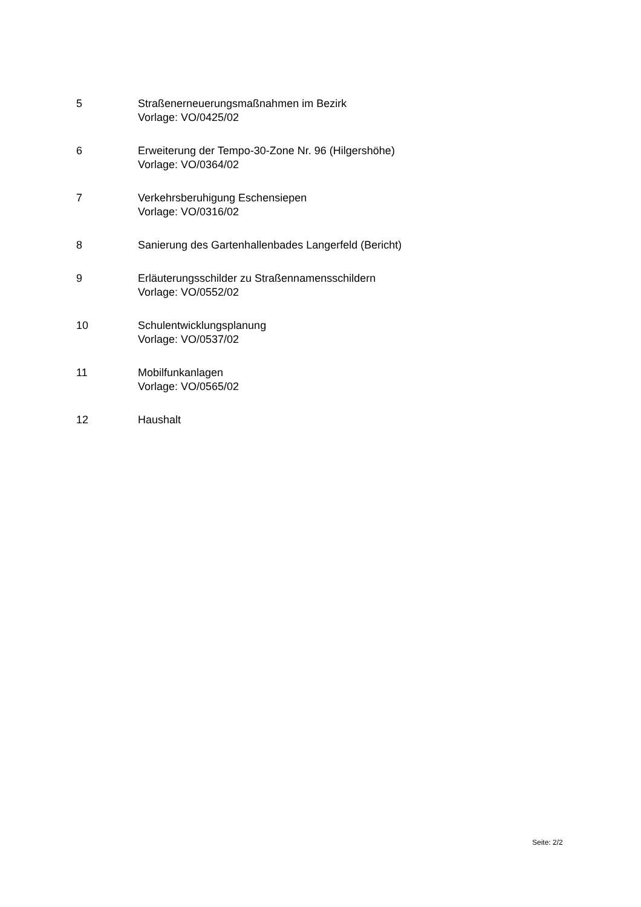5 Straßenerneuerungsmaßnahmen im Bezirk
Vorlage: VO/0425/02
6 Erweiterung der Tempo-30-Zone Nr. 96 (Hilgershöhe)
Vorlage: VO/0364/02
7 Verkehrsberuhigung Eschensiepen
Vorlage: VO/0316/02
8 Sanierung des Gartenhallenbades Langerfeld (Bericht)
9 Erläuterungsschilder zu Straßennamensschildern
Vorlage: VO/0552/02
10 Schulentwicklungsplanung
Vorlage: VO/0537/02
11 Mobilfunkanlagen
Vorlage: VO/0565/02
12 Haushalt
Seite: 2/2